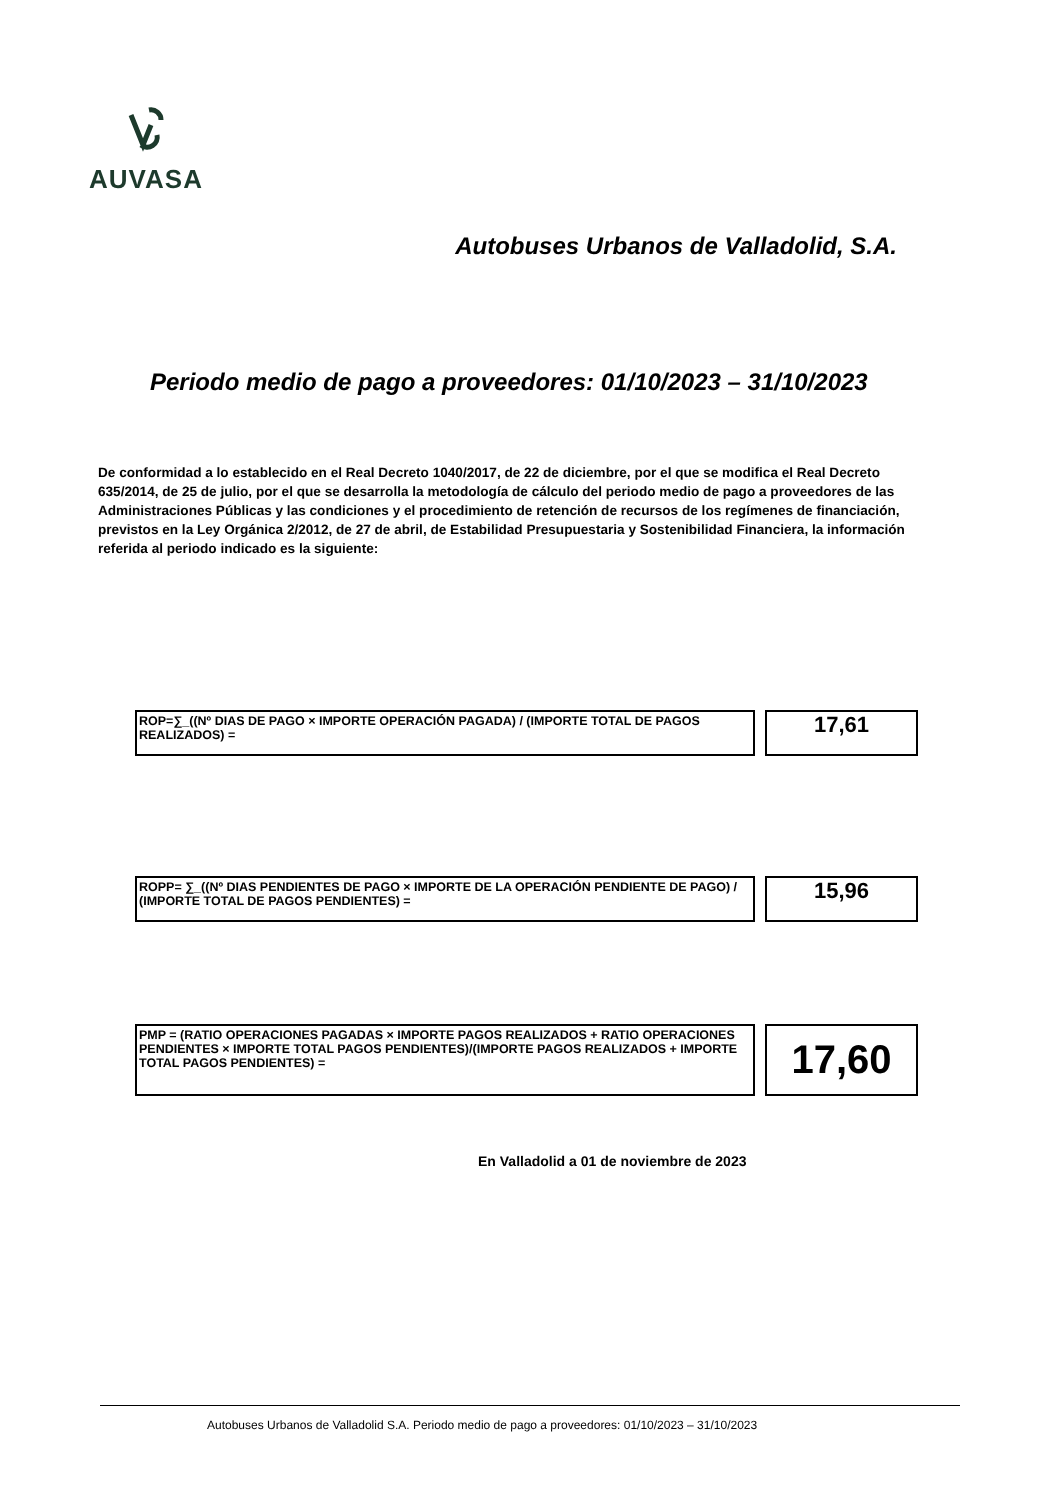AUVASA
Autobuses Urbanos de Valladolid, S.A.
Periodo medio de pago a proveedores: 01/10/2023 – 31/10/2023
De conformidad a lo establecido en el Real Decreto 1040/2017, de 22 de diciembre, por el que se modifica el Real Decreto 635/2014, de 25 de julio, por el que se desarrolla la metodología de cálculo del periodo medio de pago a proveedores de las Administraciones Públicas y las condiciones y el procedimiento de retención de recursos de los regímenes de financiación, previstos en la Ley Orgánica 2/2012, de 27 de abril, de Estabilidad Presupuestaria y Sostenibilidad Financiera, la información referida al periodo indicado es la siguiente:
ROP=∑_((Nº DIAS DE PAGO × IMPORTE OPERACIÓN PAGADA) / (IMPORTE TOTAL DE PAGOS REALIZADOS) =
17,61
ROPP= ∑_((Nº DIAS PENDIENTES DE PAGO × IMPORTE DE LA OPERACIÓN PENDIENTE DE PAGO) / (IMPORTE TOTAL DE PAGOS PENDIENTES) =
15,96
PMP = (RATIO OPERACIONES PAGADAS × IMPORTE PAGOS REALIZADOS + RATIO OPERACIONES PENDIENTES × IMPORTE TOTAL PAGOS PENDIENTES)/(IMPORTE PAGOS REALIZADOS + IMPORTE TOTAL PAGOS PENDIENTES) =
17,60
En Valladolid a 01 de noviembre de 2023
Autobuses Urbanos de Valladolid S.A. Periodo medio de pago a proveedores: 01/10/2023 – 31/10/2023